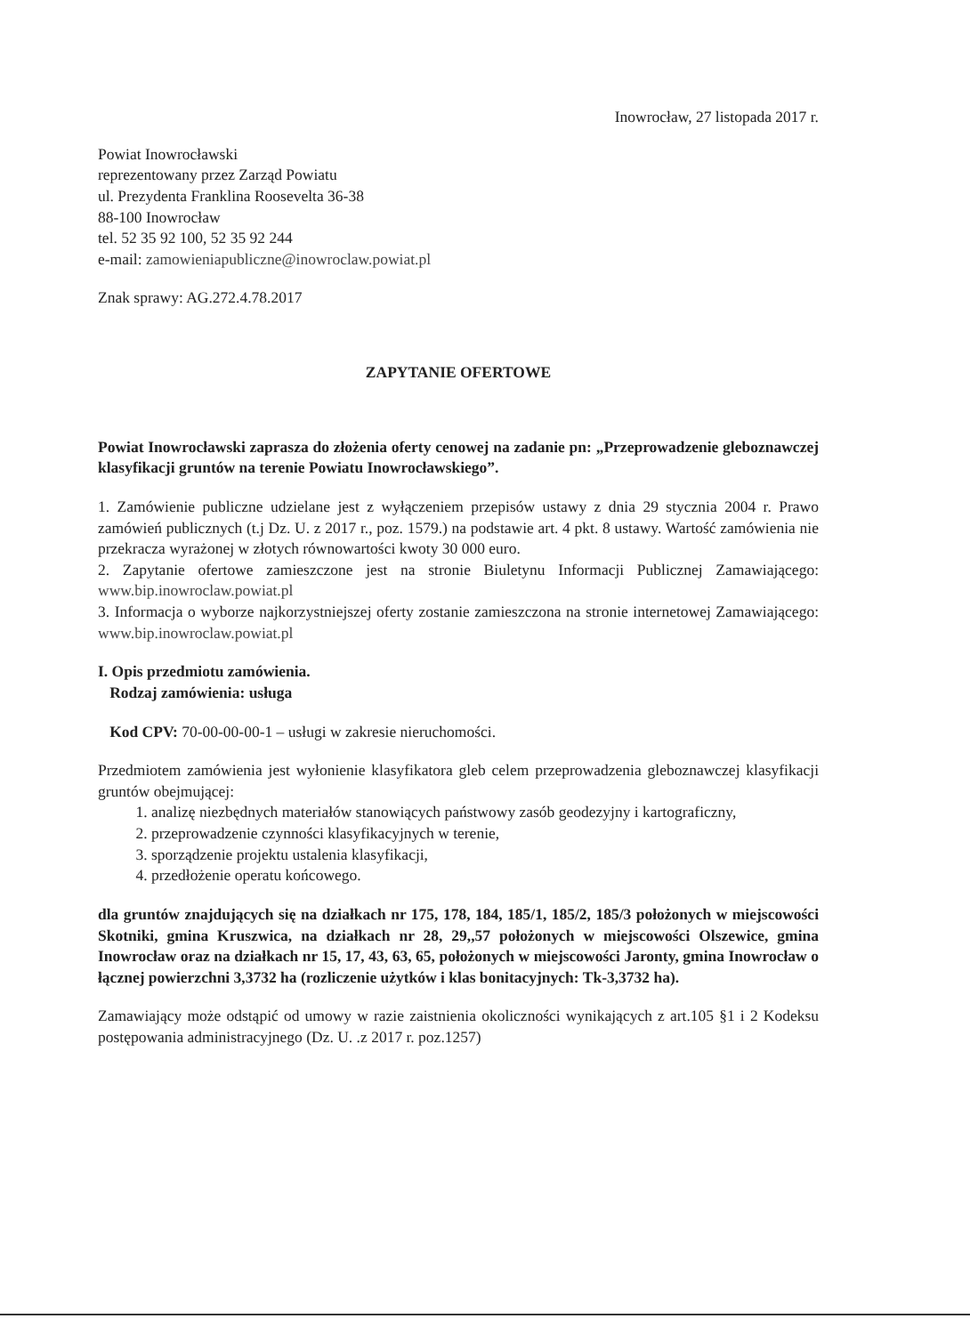Inowrocław, 27 listopada 2017 r.
Powiat Inowrocławski
reprezentowany przez Zarząd Powiatu
ul. Prezydenta Franklina Roosevelta 36-38
88-100 Inowrocław
tel. 52 35 92 100, 52 35 92 244
e-mail: zamowieniapubliczne@inowroclaw.powiat.pl
Znak sprawy: AG.272.4.78.2017
ZAPYTANIE OFERTOWE
Powiat Inowrocławski zaprasza do złożenia oferty cenowej na zadanie pn: „Przeprowadzenie gleboznawczej klasyfikacji gruntów na terenie Powiatu Inowrocławskiego”.
1. Zamówienie publiczne udzielane jest z wyłączeniem przepisów ustawy z dnia 29 stycznia 2004 r. Prawo zamówień publicznych (t.j Dz. U. z 2017 r., poz. 1579.) na podstawie art. 4 pkt. 8 ustawy. Wartość zamówienia nie przekracza wyrażonej w złotych równowartości kwoty 30 000 euro.
2. Zapytanie ofertowe zamieszczone jest na stronie Biuletynu Informacji Publicznej Zamawiającego: www.bip.inowroclaw.powiat.pl
3. Informacja o wyborze najkorzystniejszej oferty zostanie zamieszczona na stronie internetowej Zamawiającego: www.bip.inowroclaw.powiat.pl
I. Opis przedmiotu zamówienia.
Rodzaj zamówienia: usługa
Kod CPV: 70-00-00-00-1 – usługi w zakresie nieruchomości.
Przedmiotem zamówienia jest wyłonienie klasyfikatora gleb celem przeprowadzenia gleboznawczej klasyfikacji gruntów obejmującej:
1. analizę niezbędnych materiałów stanowiących państwowy zasób geodezyjny i kartograficzny,
2. przeprowadzenie czynności klasyfikacyjnych w terenie,
3. sporządzenie projektu ustalenia klasyfikacji,
4. przedłożenie operatu końcowego.
dla gruntów znajdujących się na działkach nr 175, 178, 184, 185/1, 185/2, 185/3 położonych w miejscowości Skotniki, gmina Kruszwica, na działkach nr 28, 29,,57 położonych w miejscowości Olszewice, gmina Inowrocław oraz na działkach nr 15, 17, 43, 63, 65, położonych w miejscowości Jaronty, gmina Inowrocław o łącznej powierzchni 3,3732 ha (rozliczenie użytków i klas bonitacyjnych: Tk-3,3732 ha).
Zamawiający może odstąpić od umowy w razie zaistnienia okoliczności wynikających z art.105 §1 i 2 Kodeksu postępowania administracyjnego (Dz. U. .z 2017 r. poz.1257)